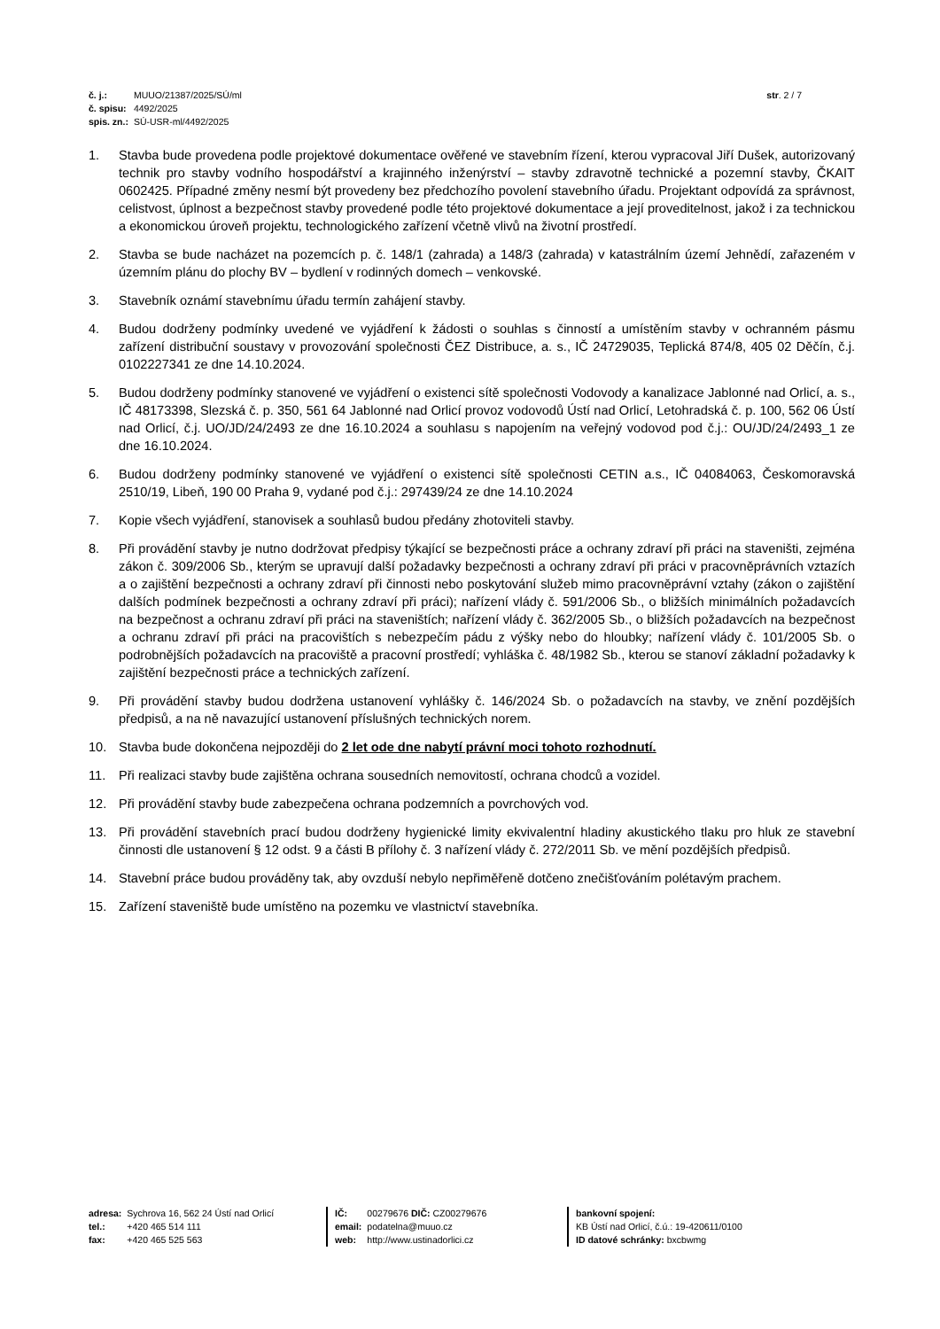| č. j.: | MUUO/21387/2025/SÚ/ml |
| č. spisu: | 4492/2025 |
| spis. zn.: | SÚ-USR-ml/4492/2025 |
str. 2 / 7
1. Stavba bude provedena podle projektové dokumentace ověřené ve stavebním řízení, kterou vypracoval Jiří Dušek, autorizovaný technik pro stavby vodního hospodářství a krajinného inženýrství – stavby zdravotně technické a pozemní stavby, ČKAIT 0602425. Případné změny nesmí být provedeny bez předchozího povolení stavebního úřadu. Projektant odpovídá za správnost, celistvost, úplnost a bezpečnost stavby provedené podle této projektové dokumentace a její proveditelnost, jakož i za technickou a ekonomickou úroveň projektu, technologického zařízení včetně vlivů na životní prostředí.
2. Stavba se bude nacházet na pozemcích p. č. 148/1 (zahrada) a 148/3 (zahrada) v katastrálním území Jehnědí, zařazeném v územním plánu do plochy BV – bydlení v rodinných domech – venkovské.
3. Stavebník oznámí stavebnímu úřadu termín zahájení stavby.
4. Budou dodrženy podmínky uvedené ve vyjádření k žádosti o souhlas s činností a umístěním stavby v ochranném pásmu zařízení distribuční soustavy v provozování společnosti ČEZ Distribuce, a. s., IČ 24729035, Teplická 874/8, 405 02 Děčín, č.j. 0102227341 ze dne 14.10.2024.
5. Budou dodrženy podmínky stanovené ve vyjádření o existenci sítě společnosti Vodovody a kanalizace Jablonné nad Orlicí, a. s., IČ 48173398, Slezská č. p. 350, 561 64 Jablonné nad Orlicí provoz vodovodů Ústí nad Orlicí, Letohradská č. p. 100, 562 06 Ústí nad Orlicí, č.j. UO/JD/24/2493 ze dne 16.10.2024 a souhlasu s napojením na veřejný vodovod pod č.j.: OU/JD/24/2493_1 ze dne 16.10.2024.
6. Budou dodrženy podmínky stanovené ve vyjádření o existenci sítě společnosti CETIN a.s., IČ 04084063, Českomoravská 2510/19, Libeň, 190 00 Praha 9, vydané pod č.j.: 297439/24 ze dne 14.10.2024
7. Kopie všech vyjádření, stanovisek a souhlasů budou předány zhotoviteli stavby.
8. Při provádění stavby je nutno dodržovat předpisy týkající se bezpečnosti práce a ochrany zdraví při práci na staveništi, zejména zákon č. 309/2006 Sb., kterým se upravují další požadavky bezpečnosti a ochrany zdraví při práci v pracovněprávních vztazích a o zajištění bezpečnosti a ochrany zdraví při činnosti nebo poskytování služeb mimo pracovněprávní vztahy (zákon o zajištění dalších podmínek bezpečnosti a ochrany zdraví při práci); nařízení vlády č. 591/2006 Sb., o bližších minimálních požadavcích na bezpečnost a ochranu zdraví při práci na staveništích; nařízení vlády č. 362/2005 Sb., o bližších požadavcích na bezpečnost a ochranu zdraví při práci na pracovištích s nebezpečím pádu z výšky nebo do hloubky; nařízení vlády č. 101/2005 Sb. o podrobnějších požadavcích na pracoviště a pracovní prostředí; vyhláška č. 48/1982 Sb., kterou se stanoví základní požadavky k zajištění bezpečnosti práce a technických zařízení.
9. Při provádění stavby budou dodržena ustanovení vyhlášky č. 146/2024 Sb. o požadavcích na stavby, ve znění pozdějších předpisů, a na ně navazující ustanovení příslušných technických norem.
10. Stavba bude dokončena nejpozději do 2 let ode dne nabytí právní moci tohoto rozhodnutí.
11. Při realizaci stavby bude zajištěna ochrana sousedních nemovitostí, ochrana chodců a vozidel.
12. Při provádění stavby bude zabezpečena ochrana podzemních a povrchových vod.
13. Při provádění stavebních prací budou dodrženy hygienické limity ekvivalentní hladiny akustického tlaku pro hluk ze stavební činnosti dle ustanovení § 12 odst. 9 a části B přílohy č. 3 nařízení vlády č. 272/2011 Sb. ve mění pozdějších předpisů.
14. Stavební práce budou prováděny tak, aby ovzduší nebylo nepřiměřeně dotčeno znečišťováním polétavým prachem.
15. Zařízení staveniště bude umístěno na pozemku ve vlastnictví stavebníka.
| adresa: | Sychrova 16, 562 24 Ústí nad Orlicí |
| tel.: | +420 465 514 111 |
| fax: | +420 465 525 563 |
| IČ: | 00279676 DIČ: CZ00279676 |
| email: | podatelna@muuo.cz |
| web: | http://www.ustinadorlici.cz |
bankovní spojení:
KB Ústí nad Orlicí, č.ú.: 19-420611/0100
ID datové schránky: bxcbwmg